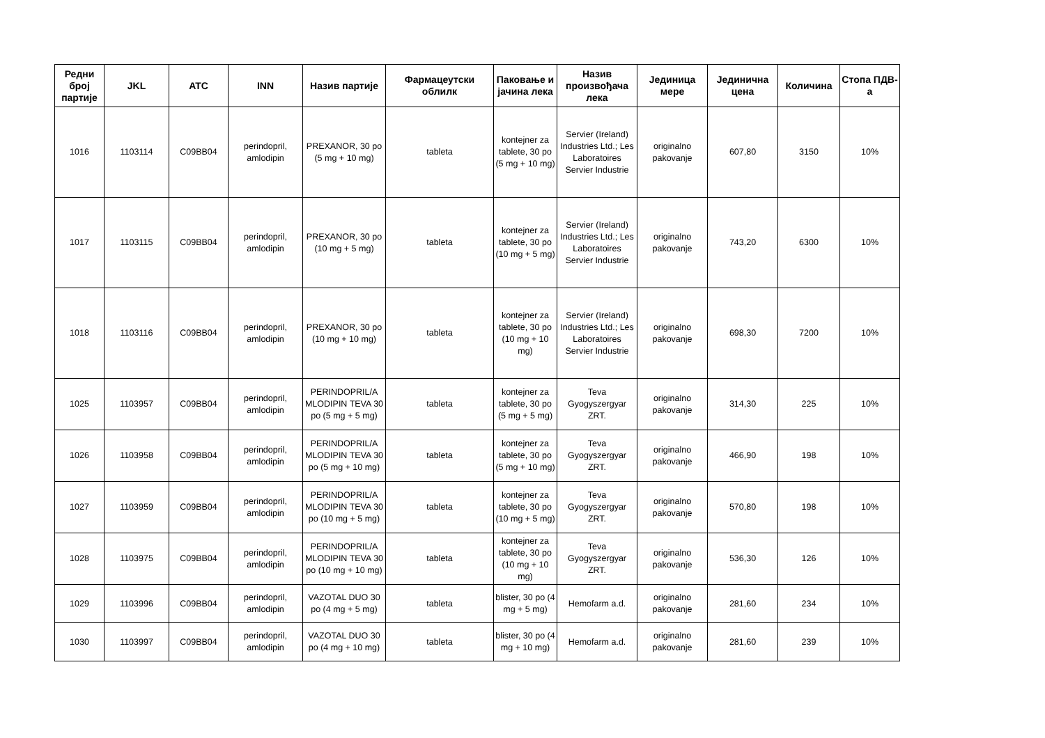| Редни број партије | JKL | ATC | INN | Назив партије | Фармацеутски облилк | Паковање и јачина лека | Назив произвођача лека | Јединица мере | Јединична цена | Количина | Стопа ПДВ-а |
| --- | --- | --- | --- | --- | --- | --- | --- | --- | --- | --- | --- |
| 1016 | 1103114 | C09BB04 | perindopril, amlodipin | PREXANOR, 30 po (5 mg + 10 mg) | tableta | kontejner za tablete, 30 po (5 mg + 10 mg) | Servier (Ireland) Industries Ltd.; Les Laboratoires Servier Industrie | originalno pakovanje | 607,80 | 3150 | 10% |
| 1017 | 1103115 | C09BB04 | perindopril, amlodipin | PREXANOR, 30 po (10 mg + 5 mg) | tableta | kontejner za tablete, 30 po (10 mg + 5 mg) | Servier (Ireland) Industries Ltd.; Les Laboratoires Servier Industrie | originalno pakovanje | 743,20 | 6300 | 10% |
| 1018 | 1103116 | C09BB04 | perindopril, amlodipin | PREXANOR, 30 po (10 mg + 10 mg) | tableta | kontejner za tablete, 30 po (10 mg + 10 mg) | Servier (Ireland) Industries Ltd.; Les Laboratoires Servier Industrie | originalno pakovanje | 698,30 | 7200 | 10% |
| 1025 | 1103957 | C09BB04 | perindopril, amlodipin | PERINDOPRIL/A MLODIPIN TEVA 30 po (5 mg + 5 mg) | tableta | kontejner za tablete, 30 po (5 mg + 5 mg) | Teva Gyogyszergyar ZRT. | originalno pakovanje | 314,30 | 225 | 10% |
| 1026 | 1103958 | C09BB04 | perindopril, amlodipin | PERINDOPRIL/A MLODIPIN TEVA 30 po (5 mg + 10 mg) | tableta | kontejner za tablete, 30 po (5 mg + 10 mg) | Teva Gyogyszergyar ZRT. | originalno pakovanje | 466,90 | 198 | 10% |
| 1027 | 1103959 | C09BB04 | perindopril, amlodipin | PERINDOPRIL/A MLODIPIN TEVA 30 po (10 mg + 5 mg) | tableta | kontejner za tablete, 30 po (10 mg + 5 mg) | Teva Gyogyszergyar ZRT. | originalno pakovanje | 570,80 | 198 | 10% |
| 1028 | 1103975 | C09BB04 | perindopril, amlodipin | PERINDOPRIL/A MLODIPIN TEVA 30 po (10 mg + 10 mg) | tableta | kontejner za tablete, 30 po (10 mg + 10 mg) | Teva Gyogyszergyar ZRT. | originalno pakovanje | 536,30 | 126 | 10% |
| 1029 | 1103996 | C09BB04 | perindopril, amlodipin | VAZOTAL DUO 30 po (4 mg + 5 mg) | tableta | blister, 30 po (4 mg + 5 mg) | Hemofarm a.d. | originalno pakovanje | 281,60 | 234 | 10% |
| 1030 | 1103997 | C09BB04 | perindopril, amlodipin | VAZOTAL DUO 30 po (4 mg + 10 mg) | tableta | blister, 30 po (4 mg + 10 mg) | Hemofarm a.d. | originalno pakovanje | 281,60 | 239 | 10% |